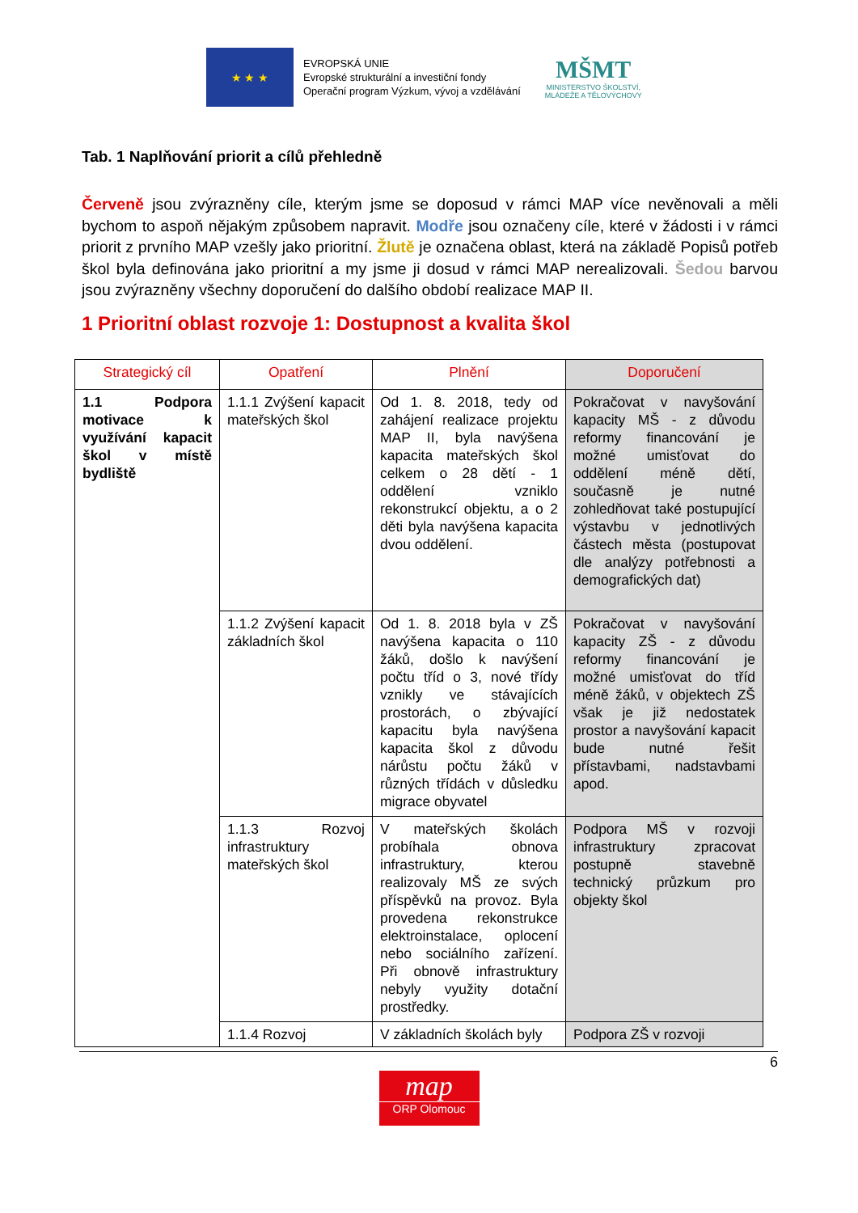★ ★ ★
EVROPSKÁ UNIE
Evropské strukturální a investiční fondy
Operační program Výzkum, vývoj a vzdělávání
MŠMT
MINISTERSTVO ŠKOLSTVÍ,
MLÁDEŽE A TĚLOVÝCHOVY
Tab. 1 Naplňování priorit a cílů přehledně
Červeně jsou zvýrazněny cíle, kterým jsme se doposud v rámci MAP více nevěnovali a měli bychom to aspoň nějakým způsobem napravit. Modře jsou označeny cíle, které v žádosti i v rámci priorit z prvního MAP vzešly jako prioritní. Žlutě je označena oblast, která na základě Popisů potřeb škol byla definována jako prioritní a my jsme ji dosud v rámci MAP nerealizovali. Šedou barvou jsou zvýrazněny všechny doporučení do dalšího období realizace MAP II.
1 Prioritní oblast rozvoje 1: Dostupnost a kvalita škol
| Strategický cíl | Opatření | Plnění | Doporučení |
| --- | --- | --- | --- |
| 1.1 Podpora motivace k využívání kapacit škol v místě bydliště | 1.1.1 Zvýšení kapacit mateřských škol | Od 1. 8. 2018, tedy od zahájení realizace projektu MAP II, byla navýšena kapacita mateřských škol celkem o 28 dětí - 1 oddělení vzniklo rekonstrukcí objektu, a o 2 děti byla navýšena kapacita dvou oddělení. | Pokračovat v navyšování kapacity MŠ - z důvodu reformy financování je možné umisťovat do oddělení méně dětí, současně je nutné zohledňovat také postupující výstavbu v jednotlivých částech města (postupovat dle analýzy potřebnosti a demografických dat) |
| | 1.1.2 Zvýšení kapacit základních škol | Od 1. 8. 2018 byla v ZŠ navýšena kapacita o 110 žáků, došlo k navýšení počtu tříd o 3, nové třídy vznikly ve stávajících prostorách, o zbývající kapacitu byla navýšena kapacita škol z důvodu nárůstu počtu žáků v různých třídách v důsledku migrace obyvatel | Pokračovat v navyšování kapacity ZŠ - z důvodu reformy financování je možné umisťovat do tříd méně žáků, v objektech ZŠ však je již nedostatek prostor a navyšování kapacit bude nutné řešit přístavbami, nadstavbami apod. |
| | 1.1.3 Rozvoj infrastruktury mateřských škol | V mateřských školách probíhala obnova infrastruktury, kterou realizovaly MŠ ze svých příspěvků na provoz. Byla provedena rekonstrukce elektroinstalace, oplocení nebo sociálního zařízení. Při obnově infrastruktury nebyly využity dotační prostředky. | Podpora MŠ v rozvoji infrastruktury zpracovat postupně stavebně technický průzkum pro objekty škol |
| | 1.1.4 Rozvoj | V základních školách byly | Podpora ZŠ v rozvoji |
6
map
ORP Olomouc